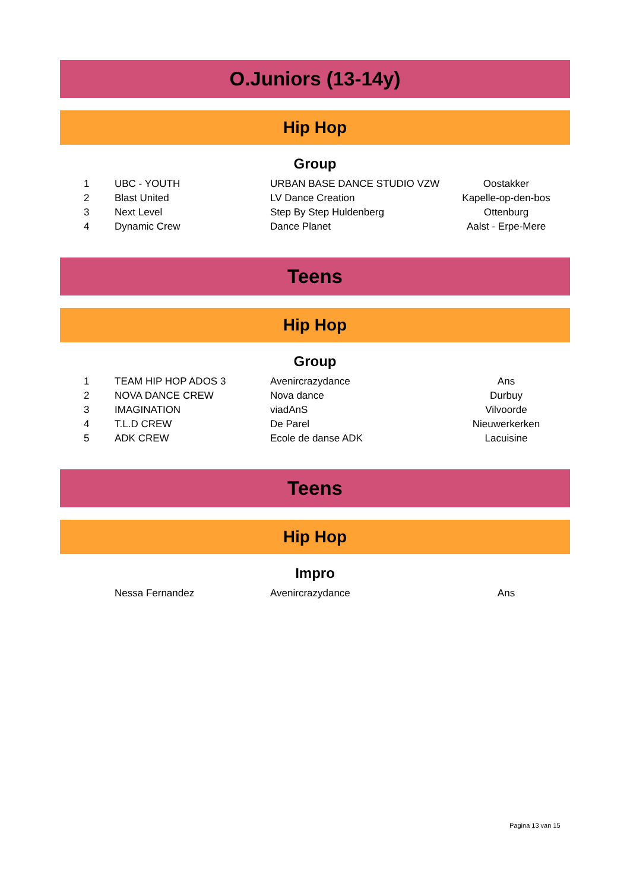O.Juniors (13-14y)
Hip Hop
Group
| 1 | UBC - YOUTH | URBAN BASE DANCE STUDIO VZW | Oostakker |
| 2 | Blast United | LV Dance Creation | Kapelle-op-den-bos |
| 3 | Next Level | Step By Step Huldenberg | Ottenburg |
| 4 | Dynamic Crew | Dance Planet | Aalst - Erpe-Mere |
Teens
Hip Hop
Group
| 1 | TEAM HIP HOP ADOS 3 | Avenircrazydance | Ans |
| 2 | NOVA DANCE CREW | Nova dance | Durbuy |
| 3 | IMAGINATION | viadAnS | Vilvoorde |
| 4 | T.L.D CREW | De Parel | Nieuwerkerken |
| 5 | ADK CREW | Ecole de danse ADK | Lacuisine |
Teens
Hip Hop
Impro
| | Nessa Fernandez | Avenircrazydance | Ans |
Pagina 13 van 15